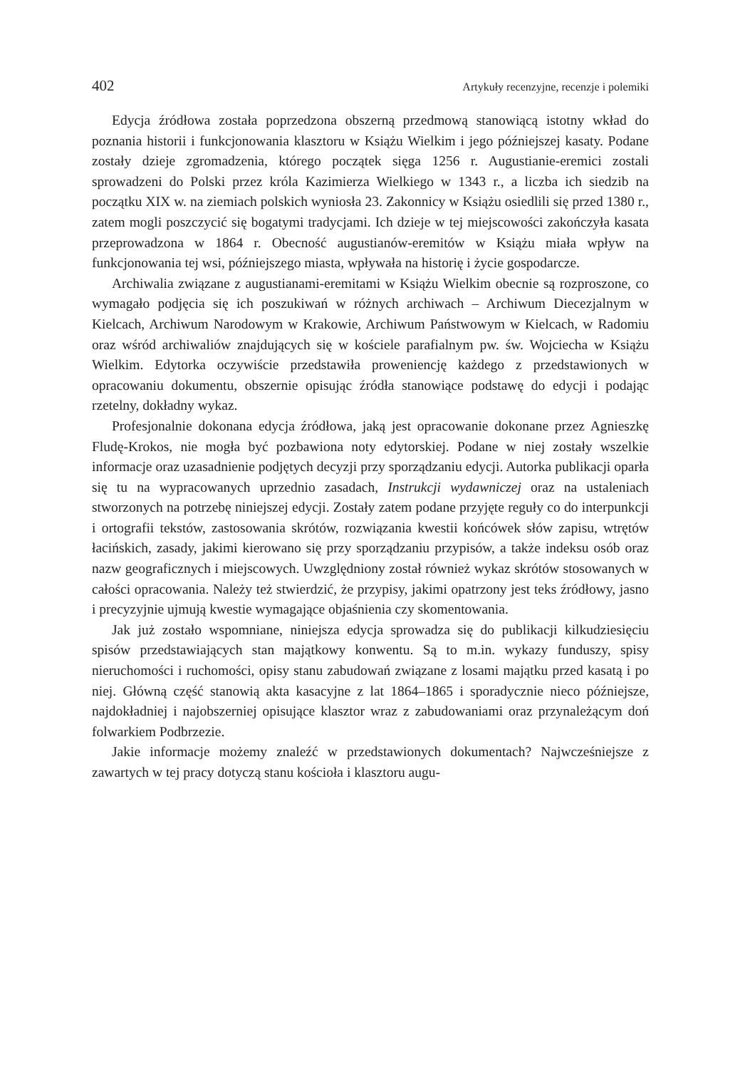402 Artykuły recenzyjne, recenzje i polemiki
Edycja źródłowa została poprzedzona obszerną przedmową stanowiącą istotny wkład do poznania historii i funkcjonowania klasztoru w Książu Wielkim i jego późniejszej kasaty. Podane zostały dzieje zgromadzenia, którego początek sięga 1256 r. Augustianie-eremici zostali sprowadzeni do Polski przez króla Kazimierza Wielkiego w 1343 r., a liczba ich siedzib na początku XIX w. na ziemiach polskich wyniosła 23. Zakonnicy w Książu osiedlili się przed 1380 r., zatem mogli poszczycić się bogatymi tradycjami. Ich dzieje w tej miejscowości zakończyła kasata przeprowadzona w 1864 r. Obecność augustianów-eremitów w Książu miała wpływ na funkcjonowania tej wsi, późniejszego miasta, wpływała na historię i życie gospodarcze.
Archiwalia związane z augustianami-eremitami w Książu Wielkim obecnie są rozproszone, co wymagało podjęcia się ich poszukiwań w różnych archiwach – Archiwum Diecezjalnym w Kielcach, Archiwum Narodowym w Krakowie, Archiwum Państwowym w Kielcach, w Radomiu oraz wśród archiwaliów znajdujących się w kościele parafialnym pw. św. Wojciecha w Książu Wielkim. Edytorka oczywiście przedstawiła proweniencję każdego z przedstawionych w opracowaniu dokumentu, obszernie opisując źródła stanowiące podstawę do edycji i podając rzetelny, dokładny wykaz.
Profesjonalnie dokonana edycja źródłowa, jaką jest opracowanie dokonane przez Agnieszkę Fludę-Krokos, nie mogła być pozbawiona noty edytorskiej. Podane w niej zostały wszelkie informacje oraz uzasadnienie podjętych decyzji przy sporządzaniu edycji. Autorka publikacji oparła się tu na wypracowanych uprzednio zasadach, Instrukcji wydawniczej oraz na ustaleniach stworzonych na potrzebę niniejszej edycji. Zostały zatem podane przyjęte reguły co do interpunkcji i ortografii tekstów, zastosowania skrótów, rozwiązania kwestii końcówek słów zapisu, wtrętów łacińskich, zasady, jakimi kierowano się przy sporządzaniu przypisów, a także indeksu osób oraz nazw geograficznych i miejscowych. Uwzględniony został również wykaz skrótów stosowanych w całości opracowania. Należy też stwierdzić, że przypisy, jakimi opatrzony jest teks źródłowy, jasno i precyzyjnie ujmują kwestie wymagające objaśnienia czy skomentowania.
Jak już zostało wspomniane, niniejsza edycja sprowadza się do publikacji kilkudziesięciu spisów przedstawiających stan majątkowy konwentu. Są to m.in. wykazy funduszy, spisy nieruchomości i ruchomości, opisy stanu zabudowań związane z losami majątku przed kasatą i po niej. Główną część stanowią akta kasacyjne z lat 1864–1865 i sporadycznie nieco późniejsze, najdokładniej i najobszerniej opisujące klasztor wraz z zabudowaniami oraz przynależącym doń folwarkiem Podbrzezie.
Jakie informacje możemy znaleźć w przedstawionych dokumentach? Najwcześniejsze z zawartych w tej pracy dotyczą stanu kościoła i klasztoru augu-